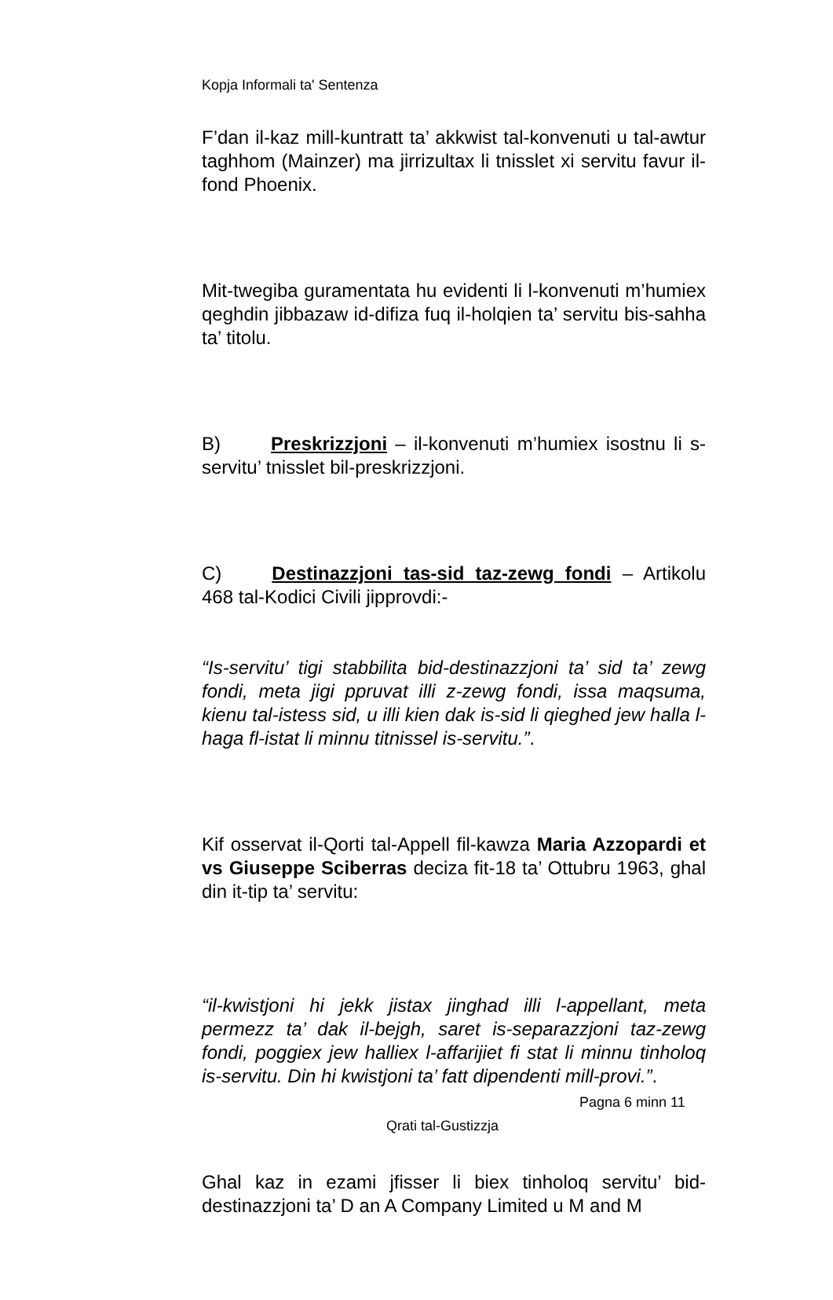Kopja Informali ta' Sentenza
F’dan il-kaz mill-kuntratt ta’ akkwist tal-konvenuti u tal-awtur taghhom (Mainzer) ma jirrizultax li tnisslet xi servitu favur il-fond Phoenix.
Mit-twegiba guramentata hu evidenti li l-konvenuti m’humiex qeghdin jibbazaw id-difiza fuq il-holqien ta’ servitu bis-sahha ta’ titolu.
B) Preskrizzjoni – il-konvenuti m’humiex isostnu li s-servitu’ tnisslet bil-preskrizzjoni.
C) Destinazzjoni tas-sid taz-zewg fondi – Artikolu 468 tal-Kodici Civili jipprovdi:-
“Is-servitu’ tigi stabbilita bid-destinazzjoni ta’ sid ta’ zewg fondi, meta jigi ppruvat illi z-zewg fondi, issa maqsuma, kienu tal-istess sid, u illi kien dak is-sid li qieghed jew halla l-haga fl-istat li minnu titnissel is-servitu.”.
Kif osservat il-Qorti tal-Appell fil-kawza Maria Azzopardi et vs Giuseppe Sciberras deciza fit-18 ta’ Ottubru 1963, ghal din it-tip ta’ servitu:
“il-kwistjoni hi jekk jistax jinghad illi l-appellant, meta permezz ta’ dak il-bejgh, saret is-separazzjoni taz-zewg fondi, poggiex jew halliex l-affarijiet fi stat li minnu tinholoq is-servitu. Din hi kwistjoni ta’ fatt dipendenti mill-provi.”.
Ghal kaz in ezami jfisser li biex tinholoq servitu’ bid-destinazzjoni ta’ D an A Company Limited u M and M
Pagna 6 minn 11
Qrati tal-Gustizzja